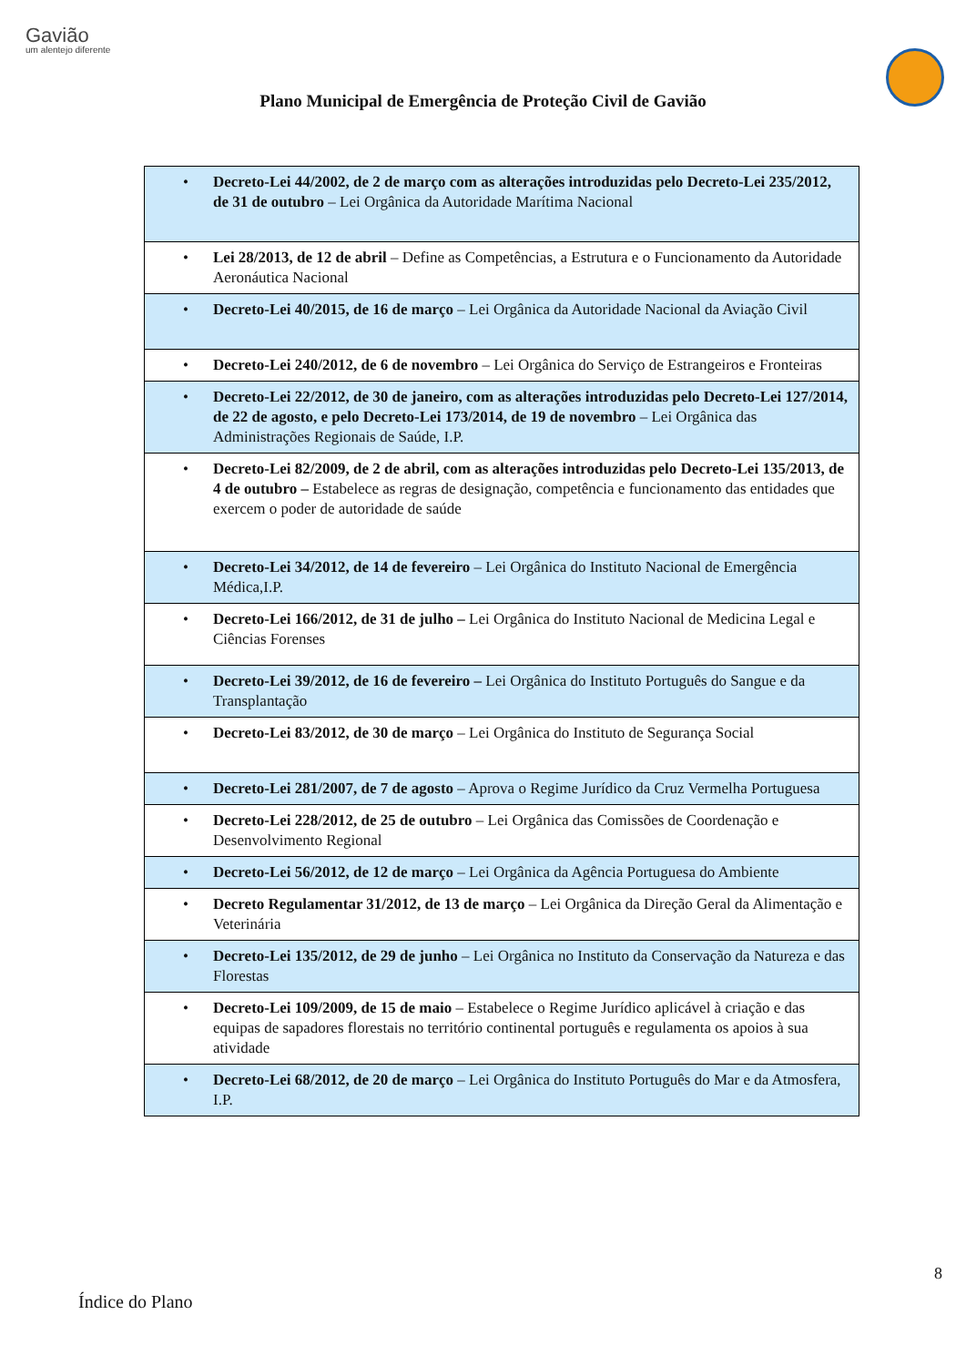Gavião
um alentejo diferente
Plano Municipal de Emergência de Proteção Civil de Gavião
| • Decreto-Lei 44/2002, de 2 de março com as alterações introduzidas pelo Decreto-Lei 235/2012, de 31 de outubro – Lei Orgânica da Autoridade Marítima Nacional |
| • Lei 28/2013, de 12 de abril – Define as Competências, a Estrutura e o Funcionamento da Autoridade Aeronáutica Nacional |
| • Decreto-Lei 40/2015, de 16 de março – Lei Orgânica da Autoridade Nacional da Aviação Civil |
| • Decreto-Lei 240/2012, de 6 de novembro – Lei Orgânica do Serviço de Estrangeiros e Fronteiras |
| • Decreto-Lei 22/2012, de 30 de janeiro, com as alterações introduzidas pelo Decreto-Lei 127/2014, de 22 de agosto, e pelo Decreto-Lei 173/2014, de 19 de novembro – Lei Orgânica das Administrações Regionais de Saúde, I.P. |
| • Decreto-Lei 82/2009, de 2 de abril, com as alterações introduzidas pelo Decreto-Lei 135/2013, de 4 de outubro – Estabelece as regras de designação, competência e funcionamento das entidades que exercem o poder de autoridade de saúde |
| • Decreto-Lei 34/2012, de 14 de fevereiro – Lei Orgânica do Instituto Nacional de Emergência Médica,I.P. |
| • Decreto-Lei 166/2012, de 31 de julho – Lei Orgânica do Instituto Nacional de Medicina Legal e Ciências Forenses |
| • Decreto-Lei 39/2012, de 16 de fevereiro – Lei Orgânica do Instituto Português do Sangue e da Transplantação |
| • Decreto-Lei 83/2012, de 30 de março – Lei Orgânica do Instituto de Segurança Social |
| • Decreto-Lei 281/2007, de 7 de agosto – Aprova o Regime Jurídico da Cruz Vermelha Portuguesa |
| • Decreto-Lei 228/2012, de 25 de outubro – Lei Orgânica das Comissões de Coordenação e Desenvolvimento Regional |
| • Decreto-Lei 56/2012, de 12 de março – Lei Orgânica da Agência Portuguesa do Ambiente |
| • Decreto Regulamentar 31/2012, de 13 de março – Lei Orgânica da Direção Geral da Alimentação e Veterinária |
| • Decreto-Lei 135/2012, de 29 de junho – Lei Orgânica no Instituto da Conservação da Natureza e das Florestas |
| • Decreto-Lei 109/2009, de 15 de maio – Estabelece o Regime Jurídico aplicável à criação e das equipas de sapadores florestais no território continental português e regulamenta os apoios à sua atividade |
| • Decreto-Lei 68/2012, de 20 de março – Lei Orgânica do Instituto Português do Mar e da Atmosfera, I.P. |
8
Índice do Plano